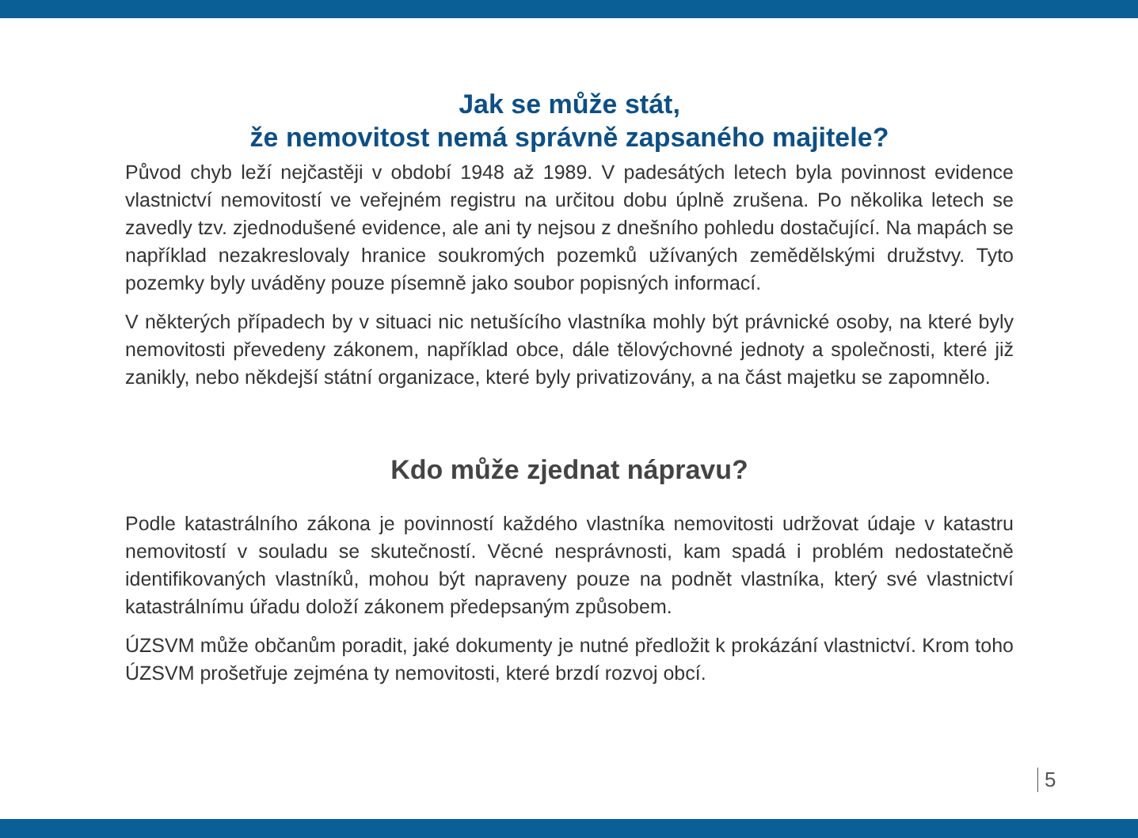Jak se může stát,
že nemovitost nemá správně zapsaného majitele?
Původ chyb leží nejčastěji v období 1948 až 1989. V padesátých letech byla povinnost evidence vlastnictví nemovitostí ve veřejném registru na určitou dobu úplně zrušena. Po několika letech se zavedly tzv. zjednodušené evidence, ale ani ty nejsou z dnešního pohledu dostačující. Na mapách se například nezakreslovaly hranice soukromých pozemků užívaných zemědělskými družstvy. Tyto pozemky byly uváděny pouze písemně jako soubor popisných informací.
V některých případech by v situaci nic netušícího vlastníka mohly být právnické osoby, na které byly nemovitosti převedeny zákonem, například obce, dále tělovýchovné jednoty a společnosti, které již zanikly, nebo někdejší státní organizace, které byly privatizovány, a na část majetku se zapomnělo.
Kdo může zjednat nápravu?
Podle katastrálního zákona je povinností každého vlastníka nemovitosti udržovat údaje v katastru nemovitostí v souladu se skutečností. Věcné nesprávnosti, kam spadá i problém nedostatečně identifikovaných vlastníků, mohou být napraveny pouze na podnět vlastníka, který své vlastnictví katastrálnímu úřadu doloží zákonem předepsaným způsobem.
ÚZSVM může občanům poradit, jaké dokumenty je nutné předložit k prokázání vlastnictví. Krom toho ÚZSVM prošetřuje zejména ty nemovitosti, které brzdí rozvoj obcí.
5